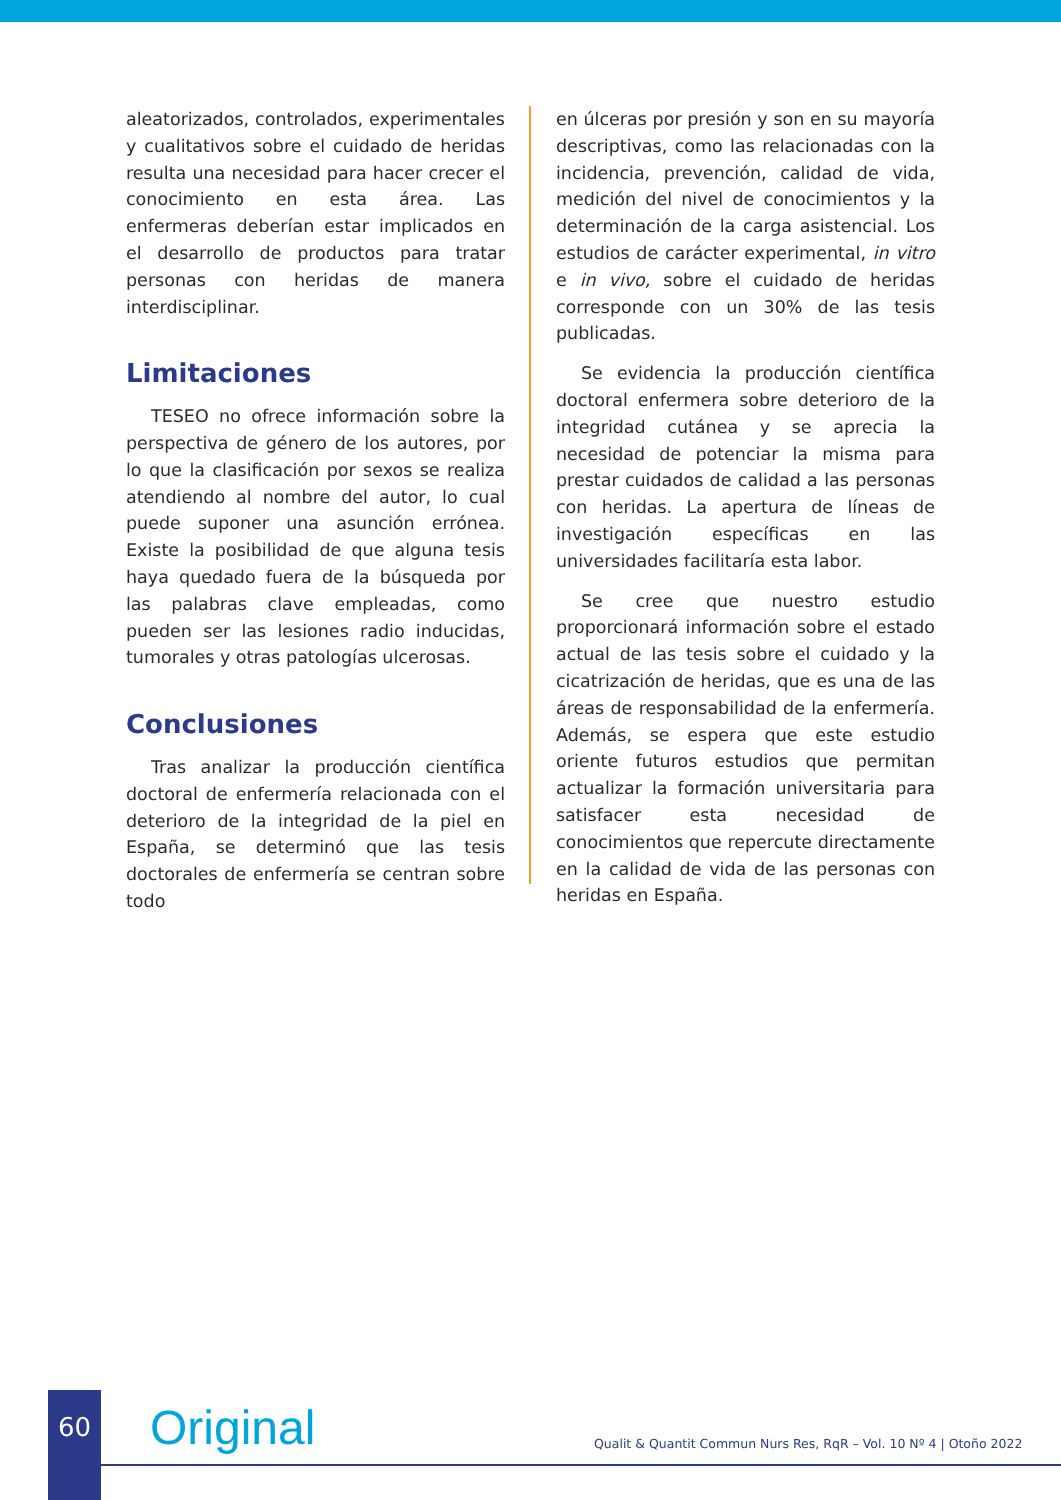aleatorizados, controlados, experimentales y cualitativos sobre el cuidado de heridas resulta una necesidad para hacer crecer el conocimiento en esta área. Las enfermeras deberían estar implicados en el desarrollo de productos para tratar personas con heridas de manera interdisciplinar.
Limitaciones
TESEO no ofrece información sobre la perspectiva de género de los autores, por lo que la clasificación por sexos se realiza atendiendo al nombre del autor, lo cual puede suponer una asunción errónea. Existe la posibilidad de que alguna tesis haya quedado fuera de la búsqueda por las palabras clave empleadas, como pueden ser las lesiones radio inducidas, tumorales y otras patologías ulcerosas.
Conclusiones
Tras analizar la producción científica doctoral de enfermería relacionada con el deterioro de la integridad de la piel en España, se determinó que las tesis doctorales de enfermería se centran sobre todo
en úlceras por presión y son en su mayoría descriptivas, como las relacionadas con la incidencia, prevención, calidad de vida, medición del nivel de conocimientos y la determinación de la carga asistencial. Los estudios de carácter experimental, in vitro e in vivo, sobre el cuidado de heridas corresponde con un 30% de las tesis publicadas.
Se evidencia la producción científica doctoral enfermera sobre deterioro de la integridad cutánea y se aprecia la necesidad de potenciar la misma para prestar cuidados de calidad a las personas con heridas. La apertura de líneas de investigación específicas en las universidades facilitaría esta labor.
Se cree que nuestro estudio proporcionará información sobre el estado actual de las tesis sobre el cuidado y la cicatrización de heridas, que es una de las áreas de responsabilidad de la enfermería. Además, se espera que este estudio oriente futuros estudios que permitan actualizar la formación universitaria para satisfacer esta necesidad de conocimientos que repercute directamente en la calidad de vida de las personas con heridas en España.
60 Original
Qualit & Quantit Commun Nurs Res, RqR – Vol. 10 Nº 4 | Otoño 2022